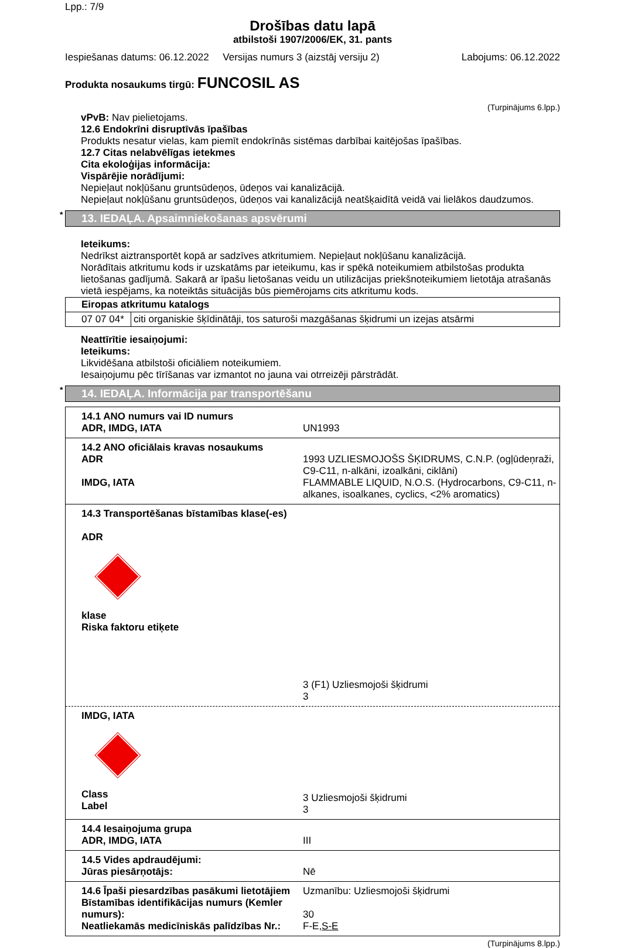Lpp.: 7/9
Drošības datu lapā
atbilstoši 1907/2006/EK, 31. pants
Iespiešanas datums: 06.12.2022 Versijas numurs 3 (aizstāj versiju 2) Labojums: 06.12.2022
Produkta nosaukums tirgū: FUNCOSIL AS
(Turpinājums 6.lpp.)
vPvB: Nav pielietojams.
12.6 Endokrīni disruptīvās īpašības
Produkts nesatur vielas, kam piemīt endokrīnās sistēmas darbībai kaitējošas īpašības.
12.7 Citas nelabvēlīgas ietekmes
Cita ekoloģijas informācija:
Vispārējie norādījumi:
Nepieļaut nokļūšanu gruntsūdeņos, ūdeņos vai kanalizācijā.
Nepieļaut nokļūšanu gruntsūdeņos, ūdeņos vai kanalizācijā neatšķaidītā veidā vai lielākos daudzumos.
* 13. IEDAĻA. Apsaimniekošanas apsvērumi
Ieteikums:
Nedrīkst aiztransportēt kopā ar sadzīves atkritumiem. Nepieļaut nokļūšanu kanalizācijā.
Norādītais atkritumu kods ir uzskatāms par ieteikumu, kas ir spēkā noteikumiem atbilstošas produkta lietošanas gadījumā. Sakarā ar īpašu lietošanas veidu un utilizācijas priekšnoteikumiem lietotāja atrašanās vietā iespējams, ka noteiktās situācijās būs piemērojams cits atkritumu kods.
| Eiropas atkritumu katalogs | |
| --- | --- |
| 07 07 04* | citi organiskie šķīdinātāji, tos saturoši mazgāšanas šķidrumi un izejas atsārmi |
Neattīrītie iesaiņojumi:
Ieteikums:
Likvidēšana atbilstoši oficiāliem noteikumiem.
Iesaiņojumu pēc tīrīšanas var izmantot no jauna vai otrreizēji pārstrādāt.
* 14. IEDAĻA. Informācija par transportēšanu
| 14.1 ANO numurs vai ID numurs ADR, IMDG, IATA | UN1993 |
| 14.2 ANO oficiālais kravas nosaukums ADR IMDG, IATA | 1993 UZLIESMOJOŠS ŠĶIDRUMS, C.N.P. (ogļūdeņraži, C9-C11, n-alkāni, izoalkāni, ciklāni) FLAMMABLE LIQUID, N.O.S. (Hydrocarbons, C9-C11, n-alkanes, isoalkanes, cyclics, <2% aromatics) |
| 14.3 Transportēšanas bīstamības klase(-es) ADR klase Riska faktoru etiķete | 3 (F1) Uzliesmojoši šķidrumi 3 |
| IMDG, IATA Class Label | 3 Uzliesmojoši šķidrumi 3 |
| 14.4 Iesaiņojuma grupa ADR, IMDG, IATA | III |
| 14.5 Vides apdraudējumi: Jūras piesārņotājs: | Nē |
| 14.6 Īpaši piesardzības pasākumi lietotājiem Bīstamības identifikācijas numurs (Kemler numurs): Neatliekamās medicīniskās palīdzības Nr.: | Uzmanību: Uzliesmojoši šķidrumi 30 F-E, S-E |
(Turpinājums 8.lpp.)